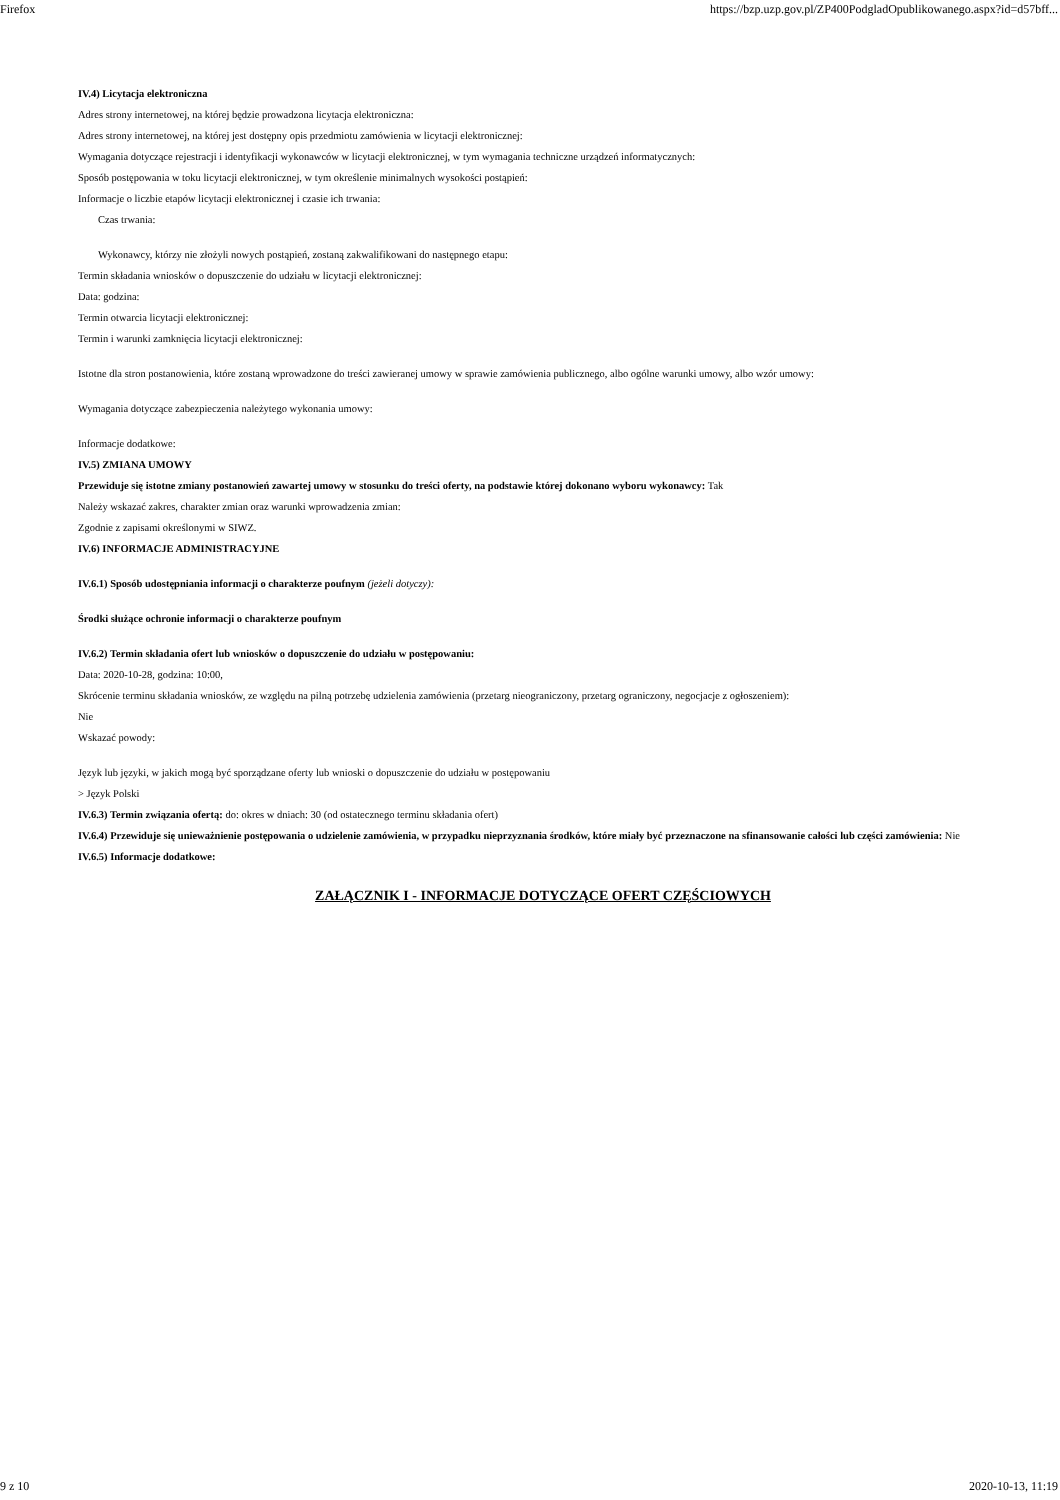Firefox https://bzp.uzp.gov.pl/ZP400PodgladOpublikowanego.aspx?id=d57bff...
IV.4) Licytacja elektroniczna
Adres strony internetowej, na której będzie prowadzona licytacja elektroniczna:
Adres strony internetowej, na której jest dostępny opis przedmiotu zamówienia w licytacji elektronicznej:
Wymagania dotyczące rejestracji i identyfikacji wykonawców w licytacji elektronicznej, w tym wymagania techniczne urządzeń informatycznych:
Sposób postępowania w toku licytacji elektronicznej, w tym określenie minimalnych wysokości postąpień:
Informacje o liczbie etapów licytacji elektronicznej i czasie ich trwania:
Czas trwania:
Wykonawcy, którzy nie złożyli nowych postąpień, zostaną zakwalifikowani do następnego etapu:
Termin składania wniosków o dopuszczenie do udziału w licytacji elektronicznej:
Data: godzina:
Termin otwarcia licytacji elektronicznej:
Termin i warunki zamknięcia licytacji elektronicznej:
Istotne dla stron postanowienia, które zostaną wprowadzone do treści zawieranej umowy w sprawie zamówienia publicznego, albo ogólne warunki umowy, albo wzór umowy:
Wymagania dotyczące zabezpieczenia należytego wykonania umowy:
Informacje dodatkowe:
IV.5) ZMIANA UMOWY
Przewiduje się istotne zmiany postanowień zawartej umowy w stosunku do treści oferty, na podstawie której dokonano wyboru wykonawcy: Tak
Należy wskazać zakres, charakter zmian oraz warunki wprowadzenia zmian:
Zgodnie z zapisami określonymi w SIWZ.
IV.6) INFORMACJE ADMINISTRACYJNE
IV.6.1) Sposób udostępniania informacji o charakterze poufnym (jeżeli dotyczy):
Środki służące ochronie informacji o charakterze poufnym
IV.6.2) Termin składania ofert lub wniosków o dopuszczenie do udziału w postępowaniu:
Data: 2020-10-28, godzina: 10:00,
Skrócenie terminu składania wniosków, ze względu na pilną potrzebę udzielenia zamówienia (przetarg nieograniczony, przetarg ograniczony, negocjacje z ogłoszeniem):
Nie
Wskazać powody:
Język lub języki, w jakich mogą być sporządzane oferty lub wnioski o dopuszczenie do udziału w postępowaniu
> Język Polski
IV.6.3) Termin związania ofertą: do: okres w dniach: 30 (od ostatecznego terminu składania ofert)
IV.6.4) Przewiduje się unieważnienie postępowania o udzielenie zamówienia, w przypadku nieprzyznania środków, które miały być przeznaczone na sfinansowanie całości lub części zamówienia: Nie
IV.6.5) Informacje dodatkowe:
ZAŁĄCZNIK I - INFORMACJE DOTYCZĄCE OFERT CZĘŚCIOWYCH
9 z 10 2020-10-13, 11:19